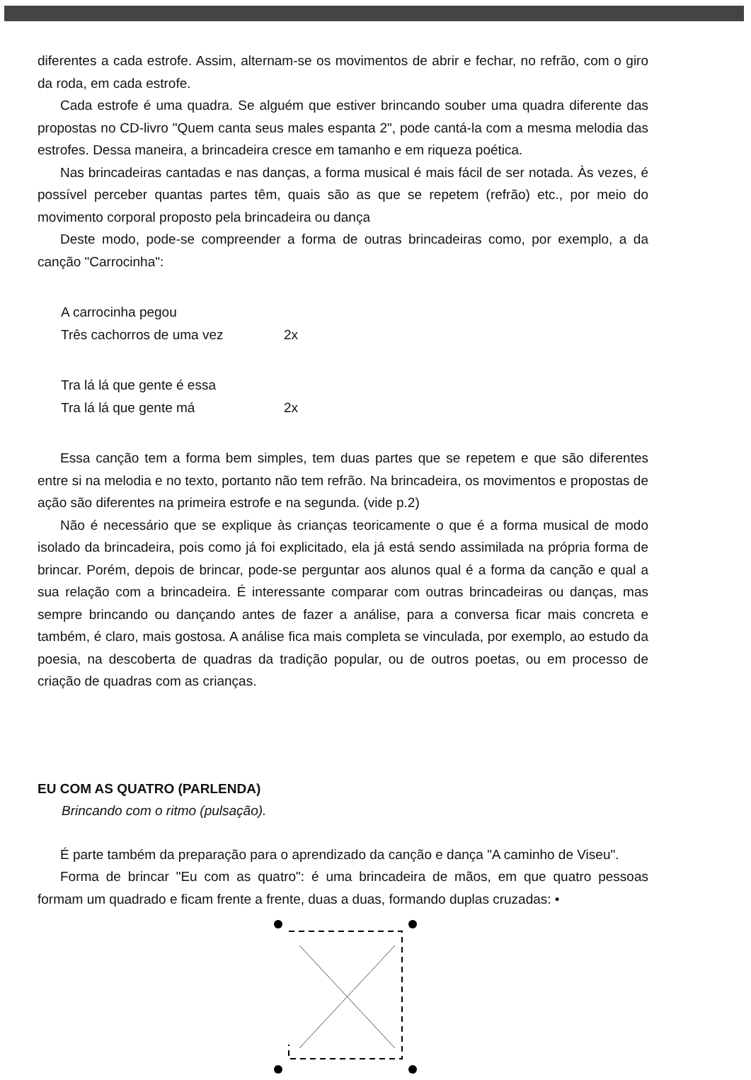diferentes a cada estrofe. Assim, alternam-se os movimentos de abrir e fechar, no refrão, com o giro da roda, em cada estrofe.
Cada estrofe é uma quadra. Se alguém que estiver brincando souber uma quadra diferente das propostas no CD-livro "Quem canta seus males espanta 2", pode cantá-la com a mesma melodia das estrofes. Dessa maneira, a brincadeira cresce em tamanho e em riqueza poética.
Nas brincadeiras cantadas e nas danças, a forma musical é mais fácil de ser notada. Às vezes, é possível perceber quantas partes têm, quais são as que se repetem (refrão) etc., por meio do movimento corporal proposto pela brincadeira ou dança
Deste modo, pode-se compreender a forma de outras brincadeiras como, por exemplo, a da canção "Carrocinha":
A carrocinha pegou
Três cachorros de uma vez 2x
Tra lá lá que gente é essa
Tra lá lá que gente má 2x
Essa canção tem a forma bem simples, tem duas partes que se repetem e que são diferentes entre si na melodia e no texto, portanto não tem refrão. Na brincadeira, os movimentos e propostas de ação são diferentes na primeira estrofe e na segunda. (vide p.2)
Não é necessário que se explique às crianças teoricamente o que é a forma musical de modo isolado da brincadeira, pois como já foi explicitado, ela já está sendo assimilada na própria forma de brincar. Porém, depois de brincar, pode-se perguntar aos alunos qual é a forma da canção e qual a sua relação com a brincadeira. É interessante comparar com outras brincadeiras ou danças, mas sempre brincando ou dançando antes de fazer a análise, para a conversa ficar mais concreta e também, é claro, mais gostosa. A análise fica mais completa se vinculada, por exemplo, ao estudo da poesia, na descoberta de quadras da tradição popular, ou de outros poetas, ou em processo de criação de quadras com as crianças.
EU COM AS QUATRO (PARLENDA)
Brincando com o ritmo (pulsação).
É parte também da preparação para o aprendizado da canção e dança "A caminho de Viseu".
Forma de brincar "Eu com as quatro": é uma brincadeira de mãos, em que quatro pessoas formam um quadrado e ficam frente a frente, duas a duas, formando duplas cruzadas: •